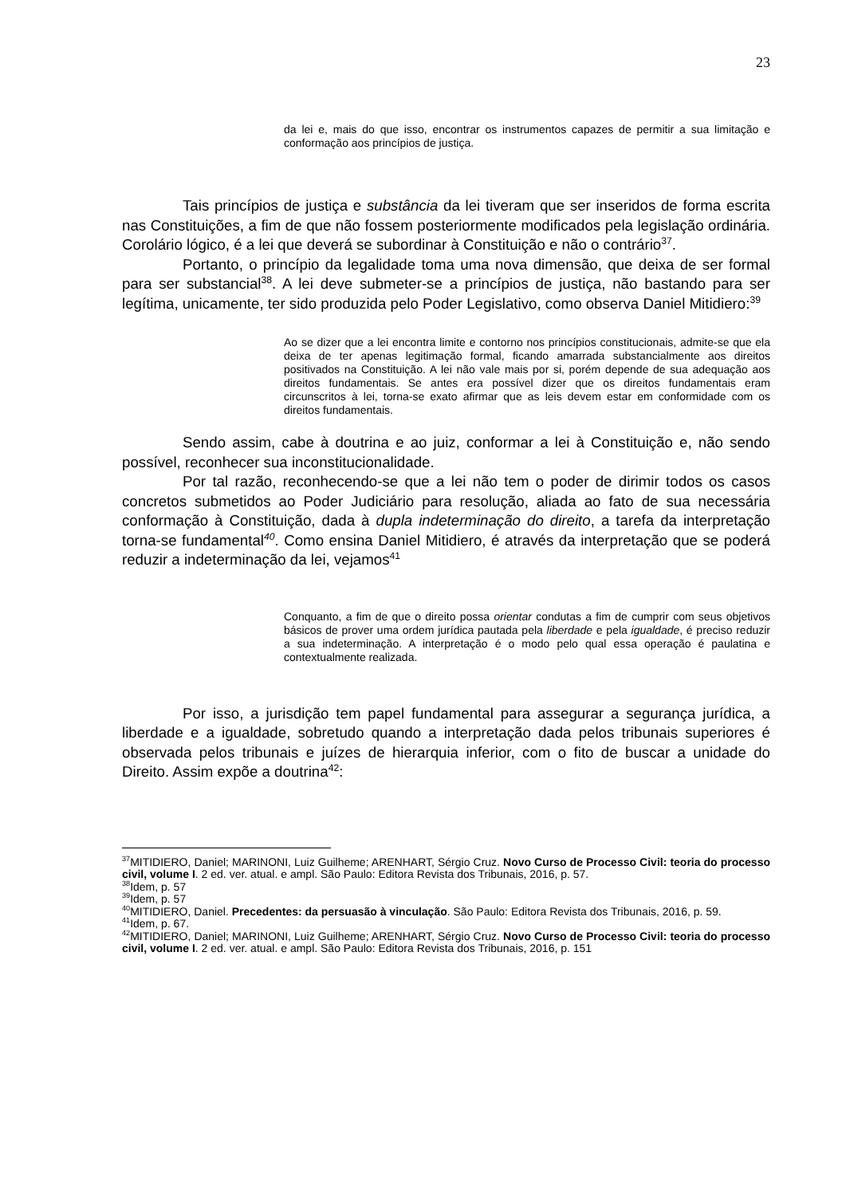23
da lei e, mais do que isso, encontrar os instrumentos capazes de permitir a sua limitação e conformação aos princípios de justiça.
Tais princípios de justiça e substância da lei tiveram que ser inseridos de forma escrita nas Constituições, a fim de que não fossem posteriormente modificados pela legislação ordinária. Corolário lógico, é a lei que deverá se subordinar à Constituição e não o contrário<sup>37</sup>.
Portanto, o princípio da legalidade toma uma nova dimensão, que deixa de ser formal para ser substancial<sup>38</sup>. A lei deve submeter-se a princípios de justiça, não bastando para ser legítima, unicamente, ter sido produzida pelo Poder Legislativo, como observa Daniel Mitidiero:<sup>39</sup>
Ao se dizer que a lei encontra limite e contorno nos princípios constitucionais, admite-se que ela deixa de ter apenas legitimação formal, ficando amarrada substancialmente aos direitos positivados na Constituição. A lei não vale mais por si, porém depende de sua adequação aos direitos fundamentais. Se antes era possível dizer que os direitos fundamentais eram circunscritos à lei, torna-se exato afirmar que as leis devem estar em conformidade com os direitos fundamentais.
Sendo assim, cabe à doutrina e ao juiz, conformar a lei à Constituição e, não sendo possível, reconhecer sua inconstitucionalidade.
Por tal razão, reconhecendo-se que a lei não tem o poder de dirimir todos os casos concretos submetidos ao Poder Judiciário para resolução, aliada ao fato de sua necessária conformação à Constituição, dada à dupla indeterminação do direito, a tarefa da interpretação torna-se fundamental<sup>40</sup>. Como ensina Daniel Mitidiero, é através da interpretação que se poderá reduzir a indeterminação da lei, vejamos<sup>41</sup>
Conquanto, a fim de que o direito possa orientar condutas a fim de cumprir com seus objetivos básicos de prover uma ordem jurídica pautada pela liberdade e pela igualdade, é preciso reduzir a sua indeterminação. A interpretação é o modo pelo qual essa operação é paulatina e contextualmente realizada.
Por isso, a jurisdição tem papel fundamental para assegurar a segurança jurídica, a liberdade e a igualdade, sobretudo quando a interpretação dada pelos tribunais superiores é observada pelos tribunais e juízes de hierarquia inferior, com o fito de buscar a unidade do Direito. Assim expõe a doutrina<sup>42</sup>:
<sup>37</sup> MITIDIERO, Daniel; MARINONI, Luiz Guilheme; ARENHART, Sérgio Cruz. Novo Curso de Processo Civil: teoria do processo civil, volume I. 2 ed. ver. atual. e ampl. São Paulo: Editora Revista dos Tribunais, 2016, p. 57.
<sup>38</sup> Idem, p. 57
<sup>39</sup> Idem, p. 57
<sup>40</sup> MITIDIERO, Daniel. Precedentes: da persuasão à vinculação. São Paulo: Editora Revista dos Tribunais, 2016, p. 59.
<sup>41</sup> Idem, p. 67.
<sup>42</sup> MITIDIERO, Daniel; MARINONI, Luiz Guilheme; ARENHART, Sérgio Cruz. Novo Curso de Processo Civil: teoria do processo civil, volume I. 2 ed. ver. atual. e ampl. São Paulo: Editora Revista dos Tribunais, 2016, p. 151